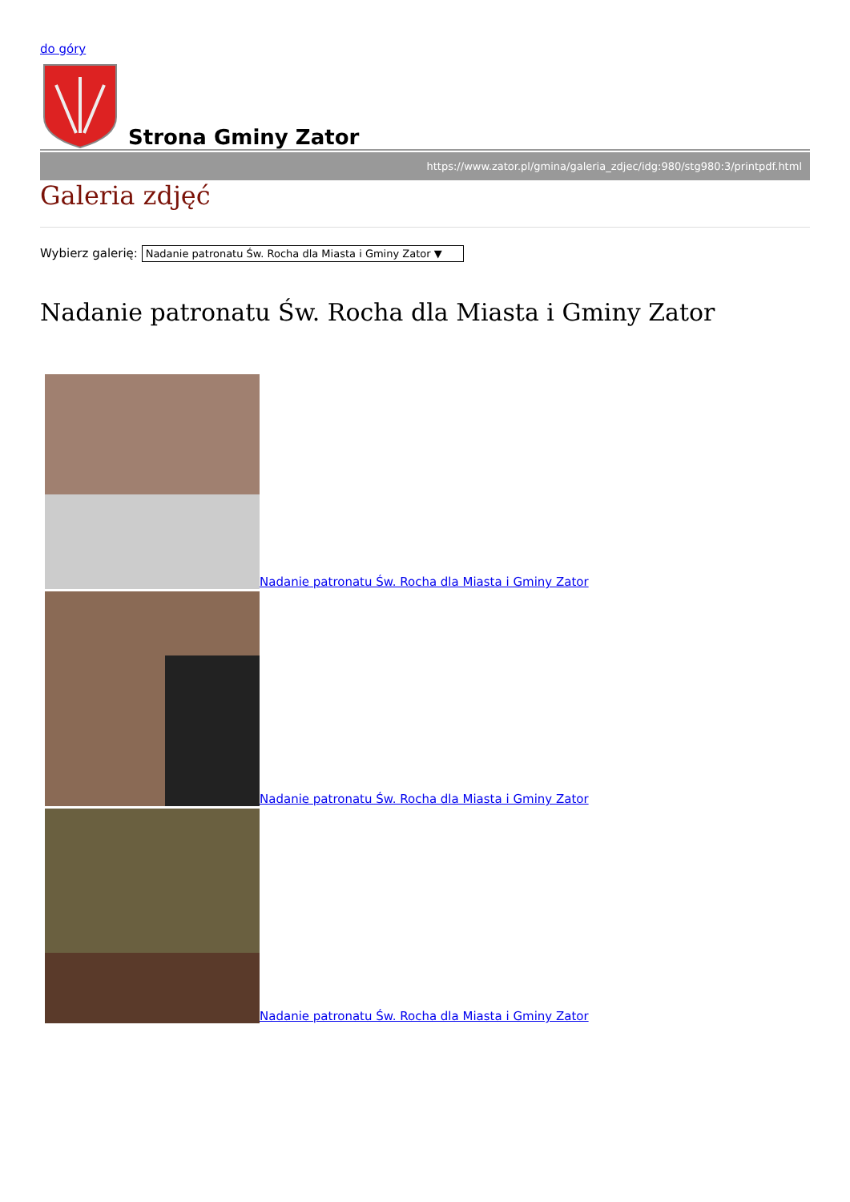do góry
Strona Gminy Zator
https://www.zator.pl/gmina/galeria_zdjec/idg:980/stg980:3/printpdf.html
Galeria zdjęć
Wybierz galerię: Nadanie patronatu Św. Rocha dla Miasta i Gminy Zator ▼
Nadanie patronatu Św. Rocha dla Miasta i Gminy Zator
Nadanie patronatu Św. Rocha dla Miasta i Gminy Zator
Nadanie patronatu Św. Rocha dla Miasta i Gminy Zator
Nadanie patronatu Św. Rocha dla Miasta i Gminy Zator